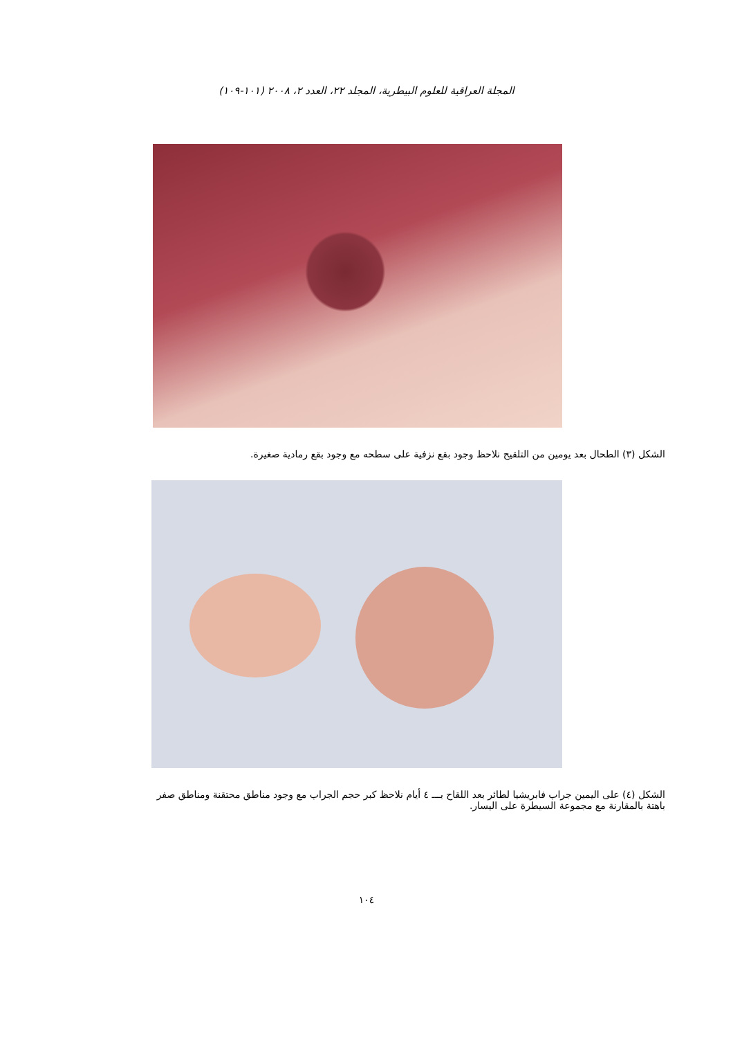المجلة العراقية للعلوم البيطرية، المجلد ٢٢، العدد ٢، ٢٠٠٨ (١٠١-١٠٩)
الشكل (٣) الطحال بعد يومين من التلقيح نلاحظ وجود بقع نزفية على سطحه مع وجود بقع رمادية صغيرة.
الشكل (٤) على اليمين جراب فابريشيا لطائر بعد اللقاح بـــ ٤ أيام نلاحظ كبر حجم الجراب مع وجود مناطق محتقنة ومناطق صفر
باهتة بالمقارنة مع مجموعة السيطرة على اليسار.
١٠٤